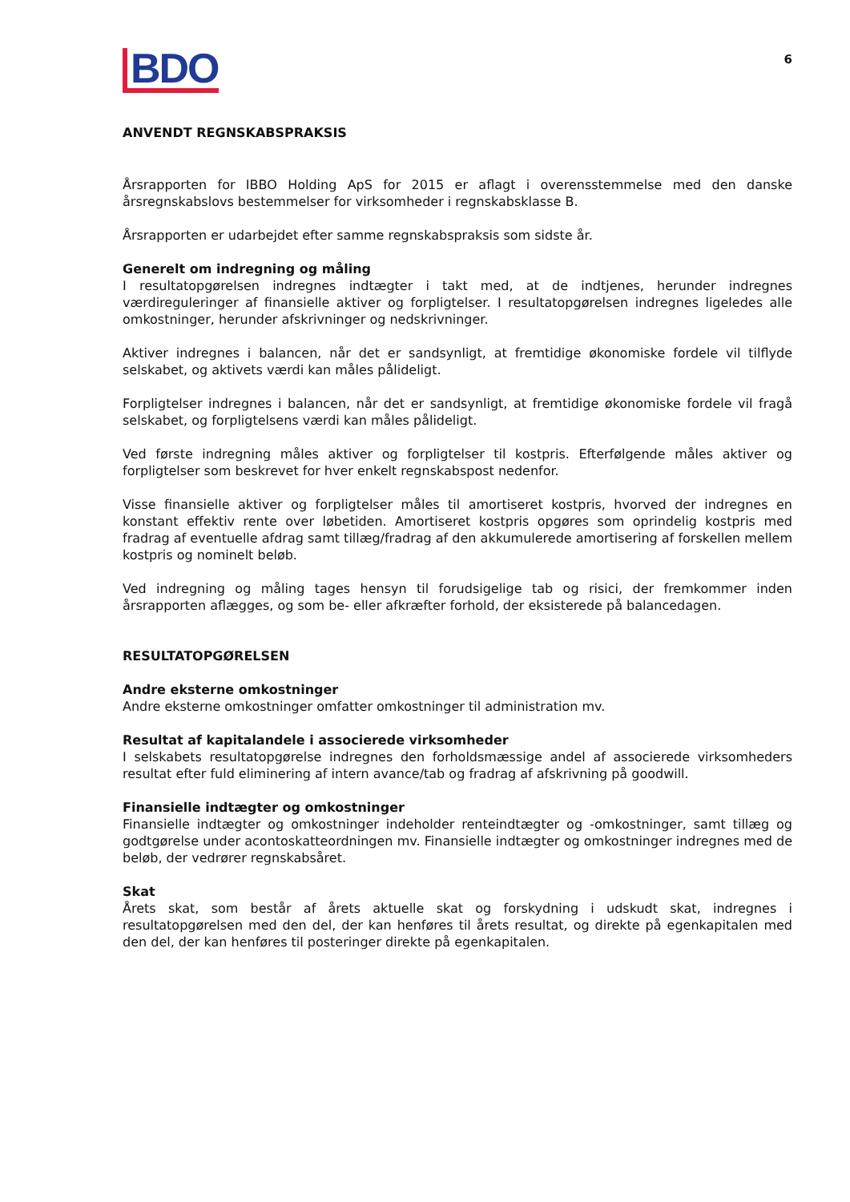BDO
6
ANVENDT REGNSKABSPRAKSIS
Årsrapporten for IBBO Holding ApS for 2015 er aflagt i overensstemmelse med den danske årsregnskabslovs bestemmelser for virksomheder i regnskabsklasse B.
Årsrapporten er udarbejdet efter samme regnskabspraksis som sidste år.
Generelt om indregning og måling
I resultatopgørelsen indregnes indtægter i takt med, at de indtjenes, herunder indregnes værdireguleringer af finansielle aktiver og forpligtelser. I resultatopgørelsen indregnes ligeledes alle omkostninger, herunder afskrivninger og nedskrivninger.
Aktiver indregnes i balancen, når det er sandsynligt, at fremtidige økonomiske fordele vil tilflyde selskabet, og aktivets værdi kan måles pålideligt.
Forpligtelser indregnes i balancen, når det er sandsynligt, at fremtidige økonomiske fordele vil fragå selskabet, og forpligtelsens værdi kan måles pålideligt.
Ved første indregning måles aktiver og forpligtelser til kostpris. Efterfølgende måles aktiver og forpligtelser som beskrevet for hver enkelt regnskabspost nedenfor.
Visse finansielle aktiver og forpligtelser måles til amortiseret kostpris, hvorved der indregnes en konstant effektiv rente over løbetiden. Amortiseret kostpris opgøres som oprindelig kostpris med fradrag af eventuelle afdrag samt tillæg/fradrag af den akkumulerede amortisering af forskellen mellem kostpris og nominelt beløb.
Ved indregning og måling tages hensyn til forudsigelige tab og risici, der fremkommer inden årsrapporten aflægges, og som be- eller afkræfter forhold, der eksisterede på balancedagen.
RESULTATOPGØRELSEN
Andre eksterne omkostninger
Andre eksterne omkostninger omfatter omkostninger til administration mv.
Resultat af kapitalandele i associerede virksomheder
I selskabets resultatopgørelse indregnes den forholdsmæssige andel af associerede virksomheders resultat efter fuld eliminering af intern avance/tab og fradrag af afskrivning på goodwill.
Finansielle indtægter og omkostninger
Finansielle indtægter og omkostninger indeholder renteindtægter og -omkostninger, samt tillæg og godtgørelse under acontoskatteordningen mv. Finansielle indtægter og omkostninger indregnes med de beløb, der vedrører regnskabsåret.
Skat
Årets skat, som består af årets aktuelle skat og forskydning i udskudt skat, indregnes i resultatopgørelsen med den del, der kan henføres til årets resultat, og direkte på egenkapitalen med den del, der kan henføres til posteringer direkte på egenkapitalen.